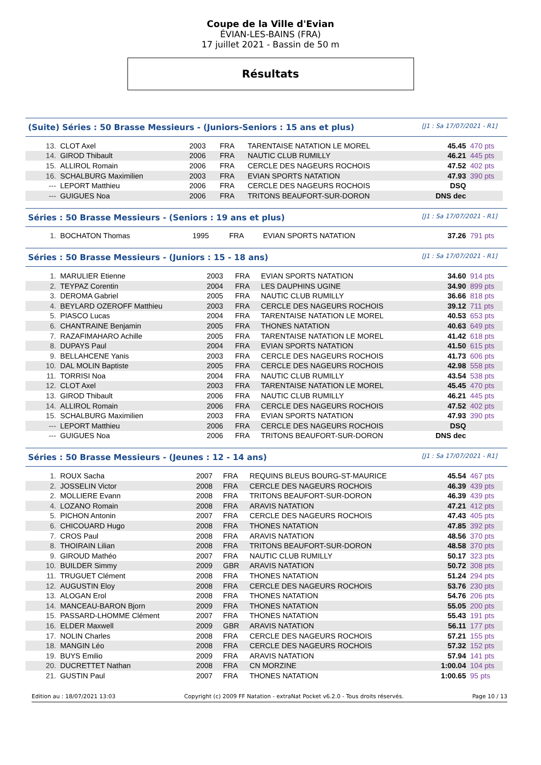Coupe de la Ville d'Evian
ÉVIAN-LES-BAINS (FRA)
17 juillet 2021 - Bassin de 50 m
Résultats
(Suite) Séries : 50 Brasse Messieurs - (Juniors-Seniors : 15 ans et plus) [J1 : Sa 17/07/2021 - R1]
| 13. | CLOT Axel | 2003 | FRA | TARENTAISE NATATION LE MOREL | 45.45 | 470 pts |
| 14. | GIROD Thibault | 2006 | FRA | NAUTIC CLUB RUMILLY | 46.21 | 445 pts |
| 15. | ALLIROL Romain | 2006 | FRA | CERCLE DES NAGEURS ROCHOIS | 47.52 | 402 pts |
| 16. | SCHALBURG Maximilien | 2003 | FRA | EVIAN SPORTS NATATION | 47.93 | 390 pts |
| --- | LEPORT Matthieu | 2006 | FRA | CERCLE DES NAGEURS ROCHOIS | DSQ | |
| --- | GUIGUES Noa | 2006 | FRA | TRITONS BEAUFORT-SUR-DORON | DNS dec | |
Séries : 50 Brasse Messieurs - (Seniors : 19 ans et plus) [J1 : Sa 17/07/2021 - R1]
| 1. | BOCHATON Thomas | 1995 | FRA | EVIAN SPORTS NATATION | 37.26 | 791 pts |
Séries : 50 Brasse Messieurs - (Juniors : 15 - 18 ans) [J1 : Sa 17/07/2021 - R1]
| 1. | MARULIER Etienne | 2003 | FRA | EVIAN SPORTS NATATION | 34.60 | 914 pts |
| 2. | TEYPAZ Corentin | 2004 | FRA | LES DAUPHINS UGINE | 34.90 | 899 pts |
| 3. | DEROMA Gabriel | 2005 | FRA | NAUTIC CLUB RUMILLY | 36.66 | 818 pts |
| 4. | BEYLARD OZEROFF Matthieu | 2003 | FRA | CERCLE DES NAGEURS ROCHOIS | 39.12 | 711 pts |
| 5. | PIASCO Lucas | 2004 | FRA | TARENTAISE NATATION LE MOREL | 40.53 | 653 pts |
| 6. | CHANTRAINE Benjamin | 2005 | FRA | THONES NATATION | 40.63 | 649 pts |
| 7. | RAZAFIMAHARO Achille | 2005 | FRA | TARENTAISE NATATION LE MOREL | 41.42 | 618 pts |
| 8. | DUPAYS Paul | 2004 | FRA | EVIAN SPORTS NATATION | 41.50 | 615 pts |
| 9. | BELLAHCENE Yanis | 2003 | FRA | CERCLE DES NAGEURS ROCHOIS | 41.73 | 606 pts |
| 10. | DAL MOLIN Baptiste | 2005 | FRA | CERCLE DES NAGEURS ROCHOIS | 42.98 | 558 pts |
| 11. | TORRISI Noa | 2004 | FRA | NAUTIC CLUB RUMILLY | 43.54 | 538 pts |
| 12. | CLOT Axel | 2003 | FRA | TARENTAISE NATATION LE MOREL | 45.45 | 470 pts |
| 13. | GIROD Thibault | 2006 | FRA | NAUTIC CLUB RUMILLY | 46.21 | 445 pts |
| 14. | ALLIROL Romain | 2006 | FRA | CERCLE DES NAGEURS ROCHOIS | 47.52 | 402 pts |
| 15. | SCHALBURG Maximilien | 2003 | FRA | EVIAN SPORTS NATATION | 47.93 | 390 pts |
| --- | LEPORT Matthieu | 2006 | FRA | CERCLE DES NAGEURS ROCHOIS | DSQ | |
| --- | GUIGUES Noa | 2006 | FRA | TRITONS BEAUFORT-SUR-DORON | DNS dec | |
Séries : 50 Brasse Messieurs - (Jeunes : 12 - 14 ans) [J1 : Sa 17/07/2021 - R1]
| 1. | ROUX Sacha | 2007 | FRA | REQUINS BLEUS BOURG-ST-MAURICE | 45.54 | 467 pts |
| 2. | JOSSELIN Victor | 2008 | FRA | CERCLE DES NAGEURS ROCHOIS | 46.39 | 439 pts |
| 2. | MOLLIERE Evann | 2008 | FRA | TRITONS BEAUFORT-SUR-DORON | 46.39 | 439 pts |
| 4. | LOZANO Romain | 2008 | FRA | ARAVIS NATATION | 47.21 | 412 pts |
| 5. | PICHON Antonin | 2007 | FRA | CERCLE DES NAGEURS ROCHOIS | 47.43 | 405 pts |
| 6. | CHICOUARD Hugo | 2008 | FRA | THONES NATATION | 47.85 | 392 pts |
| 7. | CROS Paul | 2008 | FRA | ARAVIS NATATION | 48.56 | 370 pts |
| 8. | THOIRAIN Lilian | 2008 | FRA | TRITONS BEAUFORT-SUR-DORON | 48.58 | 370 pts |
| 9. | GIROUD Mathéo | 2007 | FRA | NAUTIC CLUB RUMILLY | 50.17 | 323 pts |
| 10. | BUILDER Simmy | 2009 | GBR | ARAVIS NATATION | 50.72 | 308 pts |
| 11. | TRUGUET Clément | 2008 | FRA | THONES NATATION | 51.24 | 294 pts |
| 12. | AUGUSTIN Eloy | 2008 | FRA | CERCLE DES NAGEURS ROCHOIS | 53.76 | 230 pts |
| 13. | ALOGAN Erol | 2008 | FRA | THONES NATATION | 54.76 | 206 pts |
| 14. | MANCEAU-BARON Bjorn | 2009 | FRA | THONES NATATION | 55.05 | 200 pts |
| 15. | PASSARD-LHOMME Clément | 2007 | FRA | THONES NATATION | 55.43 | 191 pts |
| 16. | ELDER Maxwell | 2009 | GBR | ARAVIS NATATION | 56.11 | 177 pts |
| 17. | NOLIN Charles | 2008 | FRA | CERCLE DES NAGEURS ROCHOIS | 57.21 | 155 pts |
| 18. | MANGIN Léo | 2008 | FRA | CERCLE DES NAGEURS ROCHOIS | 57.32 | 152 pts |
| 19. | BUYS Emilio | 2009 | FRA | ARAVIS NATATION | 57.94 | 141 pts |
| 20. | DUCRETTET Nathan | 2008 | FRA | CN MORZINE | 1:00.04 | 104 pts |
| 21. | GUSTIN Paul | 2007 | FRA | THONES NATATION | 1:00.65 | 95 pts |
Edition au : 18/07/2021 13:03 Copyright (c) 2009 FF Natation - extraNat Pocket v6.2.0 - Tous droits réservés. Page 10 / 13